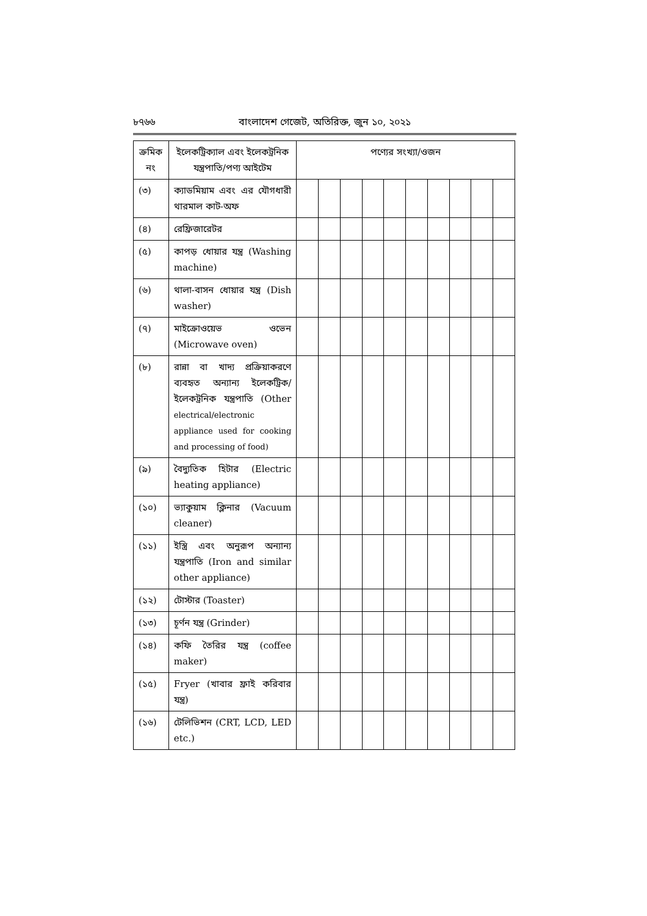৮৭৬৬ বাংলাদেশ গেজেট, অতিরিক্ত, জুন ১০, ২০২১
| ক্রমিক নং | ইলেকট্রিক্যাল এবং ইলেকট্রনিক যন্ত্রপাতি/পণ্য আইটেম | পণ্যের সংখ্যা/ওজন | | | | | | | | | |
| --- | --- | --- | --- | --- | --- | --- | --- | --- | --- | --- | --- |
| (৩) | ক্যাডমিয়াম এবং এর যৌগধারী থারমাল কাট-অফ | | | | | | | | | | |
| (৪) | রেফ্রিজারেটর | | | | | | | | | | |
| (৫) | কাপড় ধোয়ার যন্ত্র (Washing machine) | | | | | | | | | | |
| (৬) | থালা-বাসন ধোয়ার যন্ত্র (Dish washer) | | | | | | | | | | |
| (৭) | মাইক্রোওয়েভ ওভেন (Microwave oven) | | | | | | | | | | |
| (৮) | রান্না বা খাদ্য প্রক্রিয়াকরণে ব্যবহৃত অন্যান্য ইলেকট্রিক/ ইলেকট্রনিক যন্ত্রপাতি (Other electrical/electronic appliance used for cooking and processing of food) | | | | | | | | | | |
| (৯) | বৈদ্যুতিক হিটার (Electric heating appliance) | | | | | | | | | | |
| (১০) | ভ্যাকুয়াম ক্লিনার (Vacuum cleaner) | | | | | | | | | | |
| (১১) | ইস্ত্রি এবং অনুরূপ অন্যান্য যন্ত্রপাতি (Iron and similar other appliance) | | | | | | | | | | |
| (১২) | টোস্টার (Toaster) | | | | | | | | | | |
| (১৩) | চূর্ণন যন্ত্র (Grinder) | | | | | | | | | | |
| (১৪) | কফি তৈরির যন্ত্র (coffee maker) | | | | | | | | | | |
| (১৫) | Fryer (খাবার ফ্রাই করিবার যন্ত্র) | | | | | | | | | | |
| (১৬) | টেলিভিশন (CRT, LCD, LED etc.) | | | | | | | | | | |